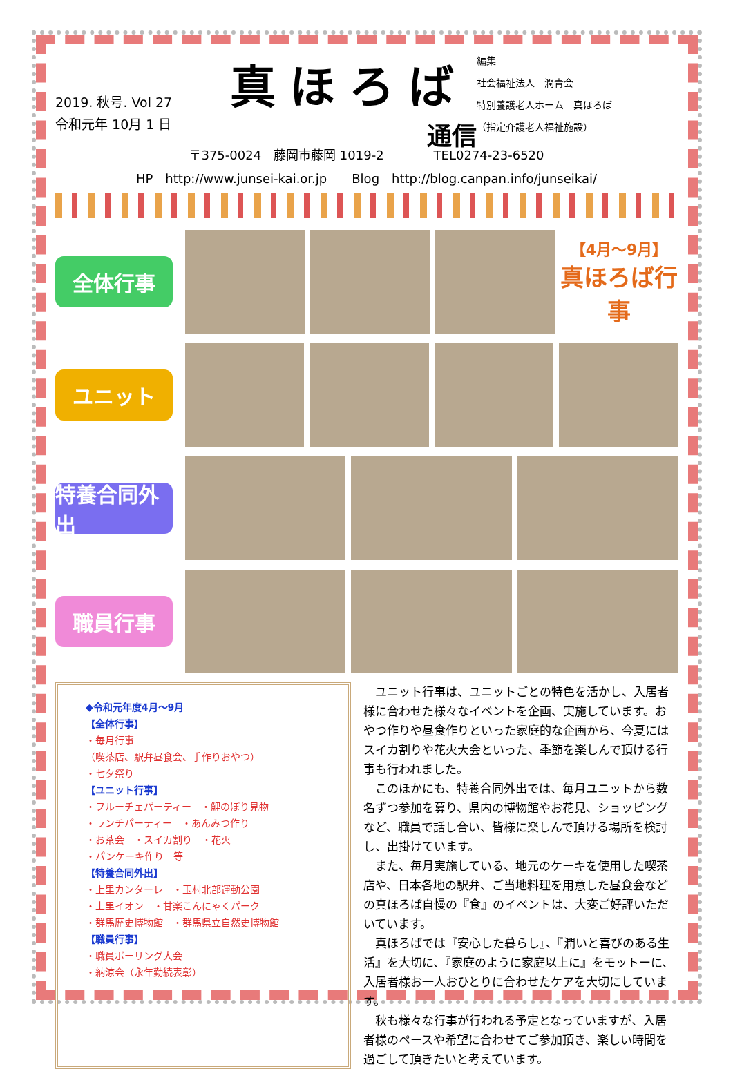2019. 秋号. Vol 27
令和元年 10月 1 日
真ほろば
通信
編集
社会福祉法人　潤青会
特別養護老人ホーム　真ほろば
（指定介護老人福祉施設）
〒375-0024　藤岡市藤岡 1019-2　　　　TEL0274-23-6520
HP　http://www.junsei-kai.or.jp　　Blog　http://blog.canpan.info/junseikai/
全体行事
【4月〜9月】
真ほろば行事
ユニット
特養合同外出
職員行事
◆令和元年度4月〜9月
【全体行事】
・毎月行事
（喫茶店、駅弁昼食会、手作りおやつ）
・七夕祭り
【ユニット行事】
・フルーチェパーティー　・鯉のぼり見物
・ランチパーティー　・あんみつ作り
・お茶会　・スイカ割り　・花火
・パンケーキ作り　等
【特養合同外出】
・上里カンターレ　・玉村北部運動公園
・上里イオン　・甘楽こんにゃくパーク
・群馬歴史博物館　・群馬県立自然史博物館
【職員行事】
・職員ボーリング大会
・納涼会（永年勤続表彰）
ユニット行事は、ユニットごとの特色を活かし、入居者様に合わせた様々なイベントを企画、実施しています。おやつ作りや昼食作りといった家庭的な企画から、今夏にはスイカ割りや花火大会といった、季節を楽しんで頂ける行事も行われました。
このほかにも、特養合同外出では、毎月ユニットから数名ずつ参加を募り、県内の博物館やお花見、ショッピングなど、職員で話し合い、皆様に楽しんで頂ける場所を検討し、出掛けています。
また、毎月実施している、地元のケーキを使用した喫茶店や、日本各地の駅弁、ご当地料理を用意した昼食会などの真ほろば自慢の『食』のイベントは、大変ご好評いただいています。
真ほろばでは『安心した暮らし』、『潤いと喜びのある生活』を大切に、『家庭のように家庭以上に』をモットーに、入居者様お一人おひとりに合わせたケアを大切にしています。
秋も様々な行事が行われる予定となっていますが、入居者様のペースや希望に合わせてご参加頂き、楽しい時間を過ごして頂きたいと考えています。